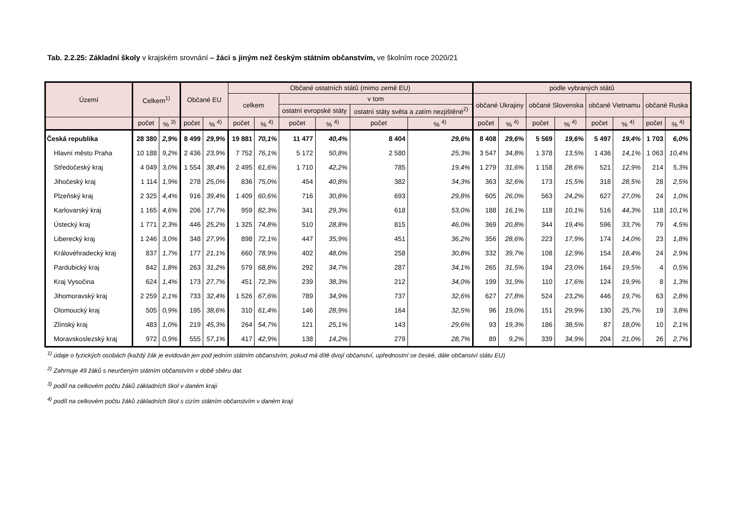Tab. 2.2.25: Základní školy v krajském srovnání – žáci s jiným než českým státním občanstvím, ve školním roce 2020/21
| Území | Celkem<sup>1)</sup> | | Občané EU | | Občané ostatních států (mimo země EU) | | | | | | podle vybraných států | | | | | | | |
| --- | --- | --- | --- | --- | --- | --- | --- | --- | --- | --- | --- | --- | --- | --- | --- | --- | --- | --- |
| | | | | | celkem | | v tom | | | | občané Ukrajiny | | občané Slovenska | | občané Vietnamu | | občané Ruska | |
| | | | | | | | ostatní evropské státy | | ostatní státy světa a zatím nezjištěné<sup>2)</sup> | | | | | | | | | |
| | počet | % <sup>3)</sup> | počet | % <sup>4)</sup> | počet | % <sup>4)</sup> | počet | % <sup>4)</sup> | počet | % <sup>4)</sup> | počet | % <sup>4)</sup> | počet | % <sup>4)</sup> | počet | % <sup>4)</sup> | počet | % <sup>4)</sup> |
| Česká republika | 28 380 | 2,9% | 8 499 | 29,9% | 19 881 | 70,1% | 11 477 | 40,4% | 8 404 | 29,6% | 8 408 | 29,6% | 5 569 | 19,6% | 5 497 | 19,4% | 1 703 | 6,0% |
| Hlavní město Praha | 10 188 | 9,2% | 2 436 | 23,9% | 7 752 | 76,1% | 5 172 | 50,8% | 2 580 | 25,3% | 3 547 | 34,8% | 1 378 | 13,5% | 1 436 | 14,1% | 1 063 | 10,4% |
| Středočeský kraj | 4 049 | 3,0% | 1 554 | 38,4% | 2 495 | 61,6% | 1 710 | 42,2% | 785 | 19,4% | 1 279 | 31,6% | 1 158 | 28,6% | 521 | 12,9% | 214 | 5,3% |
| Jihočeský kraj | 1 114 | 1,9% | 278 | 25,0% | 836 | 75,0% | 454 | 40,8% | 382 | 34,3% | 363 | 32,6% | 173 | 15,5% | 318 | 28,5% | 28 | 2,5% |
| Plzeňský kraj | 2 325 | 4,4% | 916 | 39,4% | 1 409 | 60,6% | 716 | 30,8% | 693 | 29,8% | 605 | 26,0% | 563 | 24,2% | 627 | 27,0% | 24 | 1,0% |
| Karlovarský kraj | 1 165 | 4,6% | 206 | 17,7% | 959 | 82,3% | 341 | 29,3% | 618 | 53,0% | 188 | 16,1% | 118 | 10,1% | 516 | 44,3% | 118 | 10,1% |
| Ústecký kraj | 1 771 | 2,3% | 446 | 25,2% | 1 325 | 74,8% | 510 | 28,8% | 815 | 46,0% | 369 | 20,8% | 344 | 19,4% | 596 | 33,7% | 79 | 4,5% |
| Liberecký kraj | 1 246 | 3,0% | 348 | 27,9% | 898 | 72,1% | 447 | 35,9% | 451 | 36,2% | 356 | 28,6% | 223 | 17,9% | 174 | 14,0% | 23 | 1,8% |
| Královéhradecký kraj | 837 | 1,7% | 177 | 21,1% | 660 | 78,9% | 402 | 48,0% | 258 | 30,8% | 332 | 39,7% | 108 | 12,9% | 154 | 18,4% | 24 | 2,9% |
| Pardubický kraj | 842 | 1,8% | 263 | 31,2% | 579 | 68,8% | 292 | 34,7% | 287 | 34,1% | 265 | 31,5% | 194 | 23,0% | 164 | 19,5% | 4 | 0,5% |
| Kraj Vysočina | 624 | 1,4% | 173 | 27,7% | 451 | 72,3% | 239 | 38,3% | 212 | 34,0% | 199 | 31,9% | 110 | 17,6% | 124 | 19,9% | 8 | 1,3% |
| Jihomoravský kraj | 2 259 | 2,1% | 733 | 32,4% | 1 526 | 67,6% | 789 | 34,9% | 737 | 32,6% | 627 | 27,8% | 524 | 23,2% | 446 | 19,7% | 63 | 2,8% |
| Olomoucký kraj | 505 | 0,9% | 195 | 38,6% | 310 | 61,4% | 146 | 28,9% | 164 | 32,5% | 96 | 19,0% | 151 | 29,9% | 130 | 25,7% | 19 | 3,8% |
| Zlínský kraj | 483 | 1,0% | 219 | 45,3% | 264 | 54,7% | 121 | 25,1% | 143 | 29,6% | 93 | 19,3% | 186 | 38,5% | 87 | 18,0% | 10 | 2,1% |
| Moravskoslezský kraj | 972 | 0,9% | 555 | 57,1% | 417 | 42,9% | 138 | 14,2% | 279 | 28,7% | 89 | 9,2% | 339 | 34,9% | 204 | 21,0% | 26 | 2,7% |
<sup>1)</sup> údaje o fyzických osobách (každý žák je evidován jen pod jedním státním občanstvím, pokud má dítě dvojí občanství, upřednostní se české, dále občanství státu EU)
<sup>2)</sup> Zahrnuje 49 žáků s neurčeným státním občanstvím v době sběru dat.
<sup>3)</sup> podíl na celkovém počtu žáků základních škol v daném kraji
<sup>4)</sup> podíl na celkovém počtu žáků základních škol s cizím státním občanstvím v daném kraji